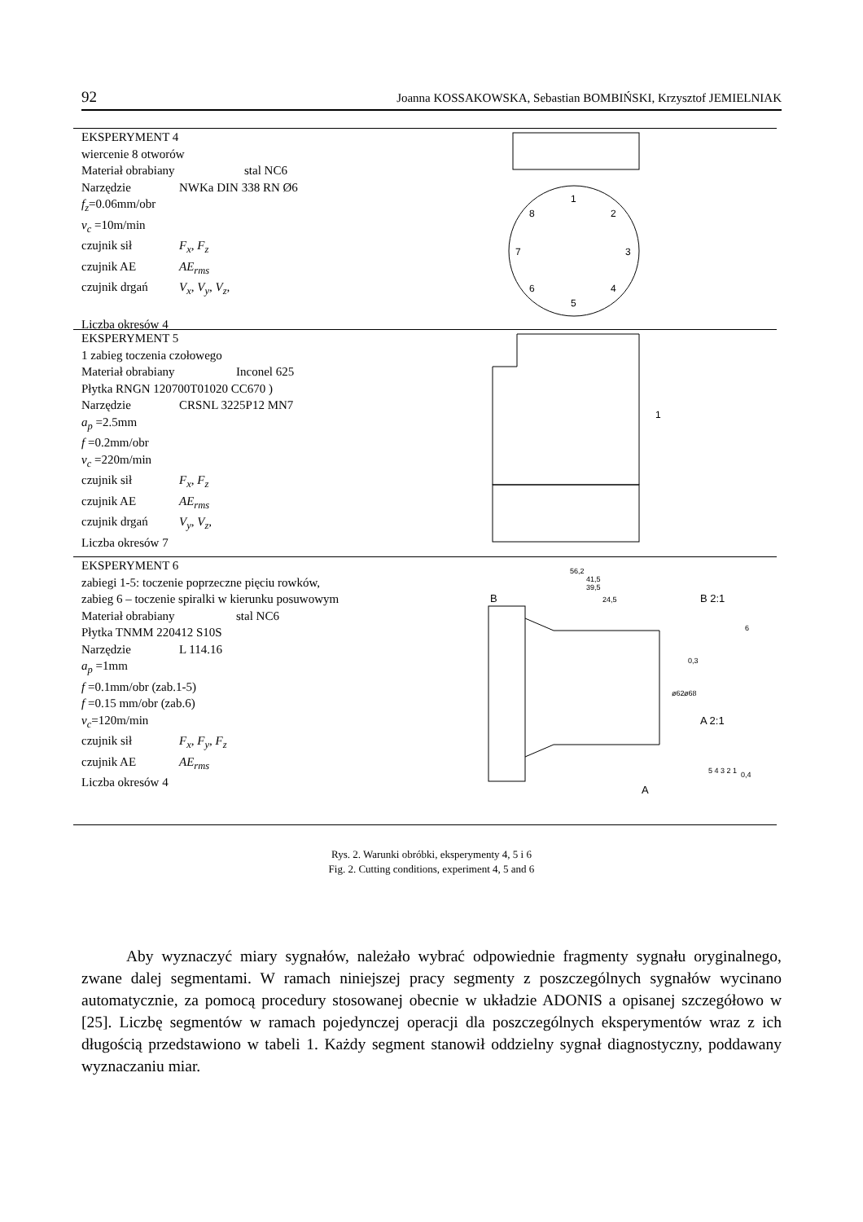92 Joanna KOSSAKOWSKA, Sebastian BOMBIŃSKI, Krzysztof JEMIELNIAK
EKSPERYMENT 4
wiercenie 8 otworów
Materiał obrabiany stal NC6
Narzędzie NWKa DIN 338 RN Ø6
f<sub>z</sub>=0.06mm/obr
v<sub>c</sub> =10m/min
czujnik sił F<sub>x</sub>, F<sub>z</sub>
czujnik AE AE<sub>rms</sub>
czujnik drgań V<sub>x</sub>, V<sub>y</sub>, V<sub>z</sub>,
Liczba okresów 4
1
2
3
4
5
6
7
8
EKSPERYMENT 5
1 zabieg toczenia czołowego
Materiał obrabiany Inconel 625
Płytka RNGN 120700T01020 CC670 )
Narzędzie CRSNL 3225P12 MN7
a<sub>p</sub> =2.5mm
f =0.2mm/obr
v<sub>c</sub> =220m/min
czujnik sił F<sub>x</sub>, F<sub>z</sub>
czujnik AE AE<sub>rms</sub>
czujnik drgań V<sub>y</sub>, V<sub>z</sub>,
Liczba okresów 7
1
EKSPERYMENT 6
zabiegi 1-5: toczenie poprzeczne pięciu rowków,
zabieg 6 – toczenie spiralki w kierunku posuwowym
Materiał obrabiany stal NC6
Płytka TNMM 220412 S10S
Narzędzie L 114.16
a<sub>p</sub> =1mm
f =0.1mm/obr (zab.1-5)
f =0.15 mm/obr (zab.6)
v<sub>c</sub>=120m/min
czujnik sił F<sub>x</sub>, F<sub>y</sub>, F<sub>z</sub>
czujnik AE AE<sub>rms</sub>
Liczba okresów 4
56,2
41,5
39,5
24,5
B
A
B 2:1
A 2:1
0,3
0,4
5 4 3 2 1
6
ø62
ø68
Rys. 2. Warunki obróbki, eksperymenty 4, 5 i 6
Fig. 2. Cutting conditions, experiment 4, 5 and 6
Aby wyznaczyć miary sygnałów, należało wybrać odpowiednie fragmenty sygnału oryginalnego, zwane dalej segmentami. W ramach niniejszej pracy segmenty z poszczególnych sygnałów wycinano automatycznie, za pomocą procedury stosowanej obecnie w układzie ADONIS a opisanej szczegółowo w [25]. Liczbę segmentów w ramach pojedynczej operacji dla poszczególnych eksperymentów wraz z ich długością przedstawiono w tabeli 1. Każdy segment stanowił oddzielny sygnał diagnostyczny, poddawany wyznaczaniu miar.